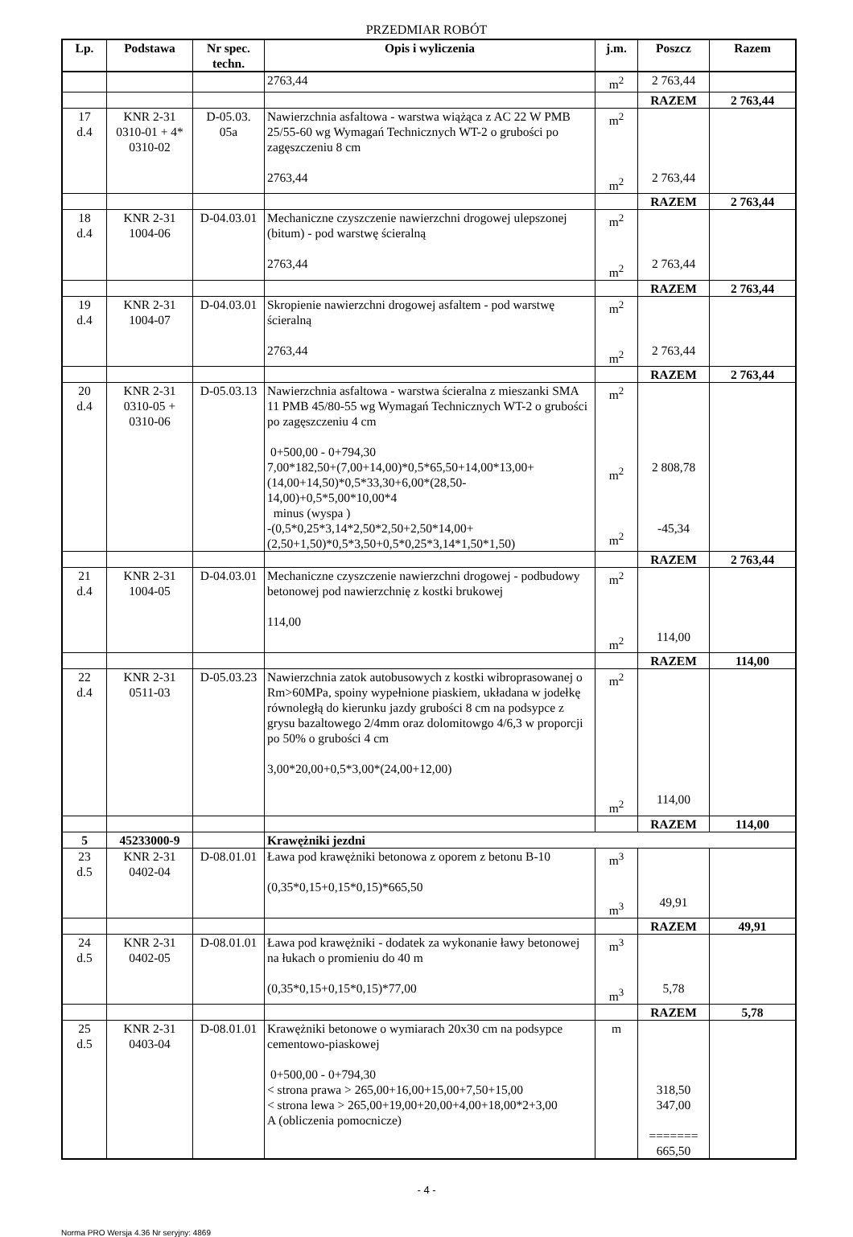PRZEDMIAR ROBÓT
| Lp. | Podstawa | Nr spec. techn. | Opis i wyliczenia | j.m. | Poszcz | Razem |
| --- | --- | --- | --- | --- | --- | --- |
| | | | 2763,44 | m<sup>2</sup> | 2 763,44 | |
| | | | | | RAZEM | 2 763,44 |
| 17 d.4 | KNR 2-31 0310-01 + 4* 0310-02 | D-05.03. 05a | Nawierzchnia asfaltowa - warstwa wiążąca z AC 22 W PMB 25/55-60 wg Wymagań Technicznych WT-2 o grubości po zagęszczeniu 8 cm 2763,44 | m<sup>2</sup> m<sup>2</sup> | 2 763,44 | |
| | | | | | RAZEM | 2 763,44 |
| 18 d.4 | KNR 2-31 1004-06 | D-04.03.01 | Mechaniczne czyszczenie nawierzchni drogowej ulepszonej (bitum) - pod warstwę ścieralną 2763,44 | m<sup>2</sup> m<sup>2</sup> | 2 763,44 | |
| | | | | | RAZEM | 2 763,44 |
| 19 d.4 | KNR 2-31 1004-07 | D-04.03.01 | Skropienie nawierzchni drogowej asfaltem - pod warstwę ścieralną 2763,44 | m<sup>2</sup> m<sup>2</sup> | 2 763,44 | |
| | | | | | RAZEM | 2 763,44 |
| 20 d.4 | KNR 2-31 0310-05 + 0310-06 | D-05.03.13 | Nawierzchnia asfaltowa - warstwa ścieralna z mieszanki SMA 11 PMB 45/80-55 wg Wymagań Technicznych WT-2 o grubości po zagęszczeniu 4 cm 0+500,00 - 0+794,30 7,00*182,50+(7,00+14,00)*0,5*65,50+14,00*13,00+(14,00+14,50)*0,5*33,30+6,00*(28,50-14,00)+0,5*5,00*10,00*4 minus (wyspa ) -(0,5*0,25*3,14*2,50*2,50+2,50*14,00+(2,50+1,50)*0,5*3,50+0,5*0,25*3,14*1,50*1,50) | m<sup>2</sup> m<sup>2</sup> m<sup>2</sup> | 2 808,78 -45,34 | |
| | | | | | RAZEM | 2 763,44 |
| 21 d.4 | KNR 2-31 1004-05 | D-04.03.01 | Mechaniczne czyszczenie nawierzchni drogowej - podbudowy betonowej pod nawierzchnię z kostki brukowej 114,00 | m<sup>2</sup> m<sup>2</sup> | 114,00 | |
| | | | | | RAZEM | 114,00 |
| 22 d.4 | KNR 2-31 0511-03 | D-05.03.23 | Nawierzchnia zatok autobusowych z kostki wibroprasowanej o Rm>60MPa, spoiny wypełnione piaskiem, układana w jodełkę równoległą do kierunku jazdy grubości 8 cm na podsypce z grysu bazaltowego 2/4mm oraz dolomitowgo 4/6,3 w proporcji po 50% o grubości 4 cm 3,00*20,00+0,5*3,00*(24,00+12,00) | m<sup>2</sup> m<sup>2</sup> | 114,00 | |
| | | | | | RAZEM | 114,00 |
| 5 | 45233000-9 | | Krawężniki jezdni | | | |
| 23 d.5 | KNR 2-31 0402-04 | D-08.01.01 | Ława pod krawężniki betonowa z oporem z betonu B-10 (0,35*0,15+0,15*0,15)*665,50 | m<sup>3</sup> m<sup>3</sup> | 49,91 | |
| | | | | | RAZEM | 49,91 |
| 24 d.5 | KNR 2-31 0402-05 | D-08.01.01 | Ława pod krawężniki - dodatek za wykonanie ławy betonowej na łukach o promieniu do 40 m (0,35*0,15+0,15*0,15)*77,00 | m<sup>3</sup> m<sup>3</sup> | 5,78 | |
| | | | | | RAZEM | 5,78 |
| 25 d.5 | KNR 2-31 0403-04 | D-08.01.01 | Krawężniki betonowe o wymiarach 20x30 cm na podsypce cementowo-piaskowej 0+500,00 - 0+794,30 < strona prawa > 265,00+16,00+15,00+7,50+15,00 < strona lewa > 265,00+19,00+20,00+4,00+18,00*2+3,00 A (obliczenia pomocnicze) | m | 318,50 347,00 ======= 665,50 | |
- 4 -
Norma PRO Wersja 4.36 Nr seryjny: 4869